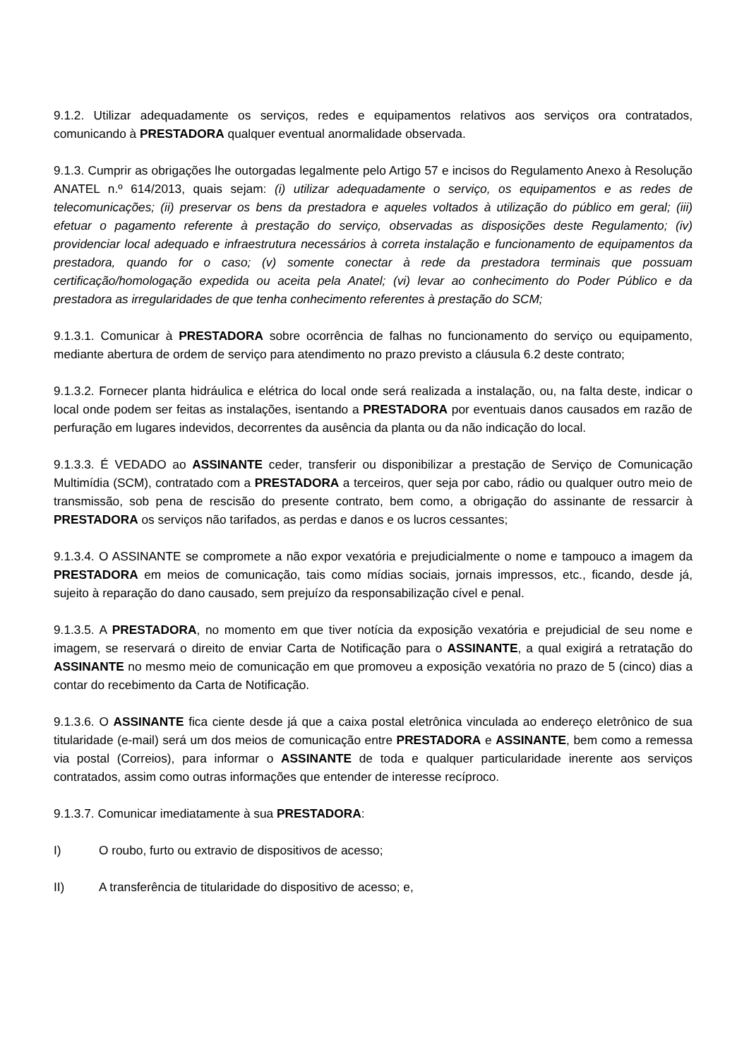9.1.2. Utilizar adequadamente os serviços, redes e equipamentos relativos aos serviços ora contratados, comunicando à PRESTADORA qualquer eventual anormalidade observada.
9.1.3. Cumprir as obrigações lhe outorgadas legalmente pelo Artigo 57 e incisos do Regulamento Anexo à Resolução ANATEL n.º 614/2013, quais sejam: (i) utilizar adequadamente o serviço, os equipamentos e as redes de telecomunicações; (ii) preservar os bens da prestadora e aqueles voltados à utilização do público em geral; (iii) efetuar o pagamento referente à prestação do serviço, observadas as disposições deste Regulamento; (iv) providenciar local adequado e infraestrutura necessários à correta instalação e funcionamento de equipamentos da prestadora, quando for o caso; (v) somente conectar à rede da prestadora terminais que possuam certificação/homologação expedida ou aceita pela Anatel; (vi) levar ao conhecimento do Poder Público e da prestadora as irregularidades de que tenha conhecimento referentes à prestação do SCM;
9.1.3.1. Comunicar à PRESTADORA sobre ocorrência de falhas no funcionamento do serviço ou equipamento, mediante abertura de ordem de serviço para atendimento no prazo previsto a cláusula 6.2 deste contrato;
9.1.3.2. Fornecer planta hidráulica e elétrica do local onde será realizada a instalação, ou, na falta deste, indicar o local onde podem ser feitas as instalações, isentando a PRESTADORA por eventuais danos causados em razão de perfuração em lugares indevidos, decorrentes da ausência da planta ou da não indicação do local.
9.1.3.3. É VEDADO ao ASSINANTE ceder, transferir ou disponibilizar a prestação de Serviço de Comunicação Multimídia (SCM), contratado com a PRESTADORA a terceiros, quer seja por cabo, rádio ou qualquer outro meio de transmissão, sob pena de rescisão do presente contrato, bem como, a obrigação do assinante de ressarcir à PRESTADORA os serviços não tarifados, as perdas e danos e os lucros cessantes;
9.1.3.4. O ASSINANTE se compromete a não expor vexatória e prejudicialmente o nome e tampouco a imagem da PRESTADORA em meios de comunicação, tais como mídias sociais, jornais impressos, etc., ficando, desde já, sujeito à reparação do dano causado, sem prejuízo da responsabilização cível e penal.
9.1.3.5. A PRESTADORA, no momento em que tiver notícia da exposição vexatória e prejudicial de seu nome e imagem, se reservará o direito de enviar Carta de Notificação para o ASSINANTE, a qual exigirá a retratação do ASSINANTE no mesmo meio de comunicação em que promoveu a exposição vexatória no prazo de 5 (cinco) dias a contar do recebimento da Carta de Notificação.
9.1.3.6. O ASSINANTE fica ciente desde já que a caixa postal eletrônica vinculada ao endereço eletrônico de sua titularidade (e-mail) será um dos meios de comunicação entre PRESTADORA e ASSINANTE, bem como a remessa via postal (Correios), para informar o ASSINANTE de toda e qualquer particularidade inerente aos serviços contratados, assim como outras informações que entender de interesse recíproco.
9.1.3.7. Comunicar imediatamente à sua PRESTADORA:
I) O roubo, furto ou extravio de dispositivos de acesso;
II) A transferência de titularidade do dispositivo de acesso; e,